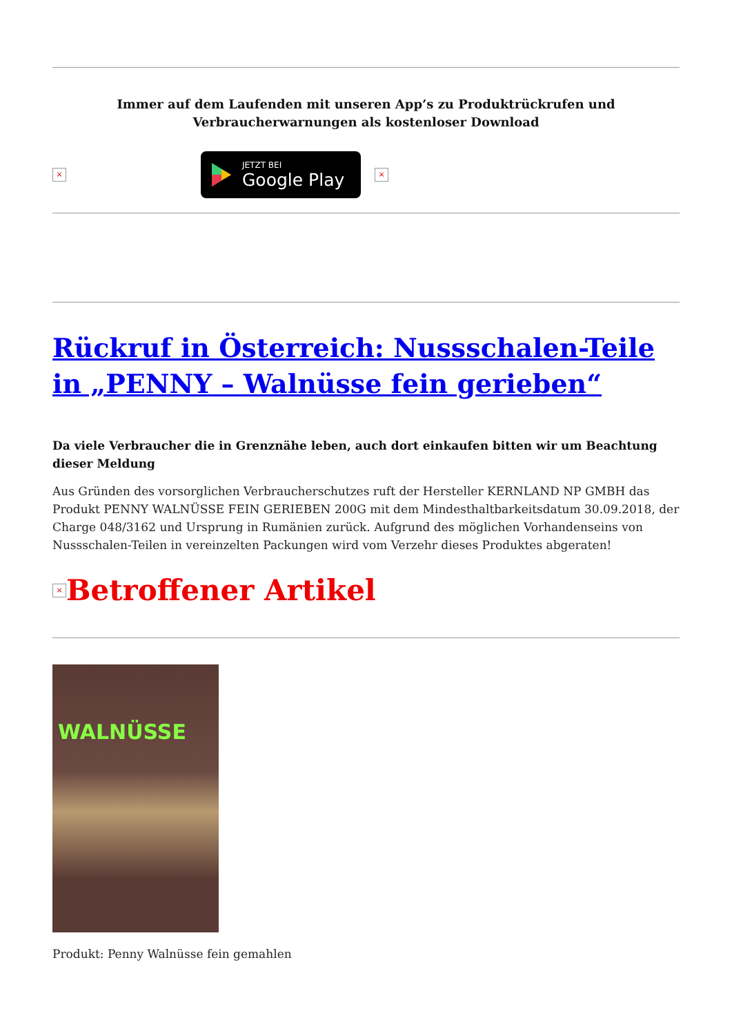Immer auf dem Laufenden mit unseren App’s zu Produktrückrufen und
Verbraucherwarnungen als kostenloser Download
×
JETZT BEI
Google Play
×
Rückruf in Österreich: Nussschalen-Teile in „PENNY – Walnüsse fein gerieben“
Da viele Verbraucher die in Grenznähe leben, auch dort einkaufen bitten wir um Beachtung dieser Meldung
Aus Gründen des vorsorglichen Verbraucherschutzes ruft der Hersteller KERNLAND NP GMBH das Produkt PENNY WALNÜSSE FEIN GERIEBEN 200G mit dem Mindesthaltbarkeitsdatum 30.09.2018, der Charge 048/3162 und Ursprung in Rumänien zurück. Aufgrund des möglichen Vorhandenseins von Nussschalen-Teilen in vereinzelten Packungen wird vom Verzehr dieses Produktes abgeraten!
× Betroffener Artikel
WALNÜSSE
Produkt: Penny Walnüsse fein gemahlen